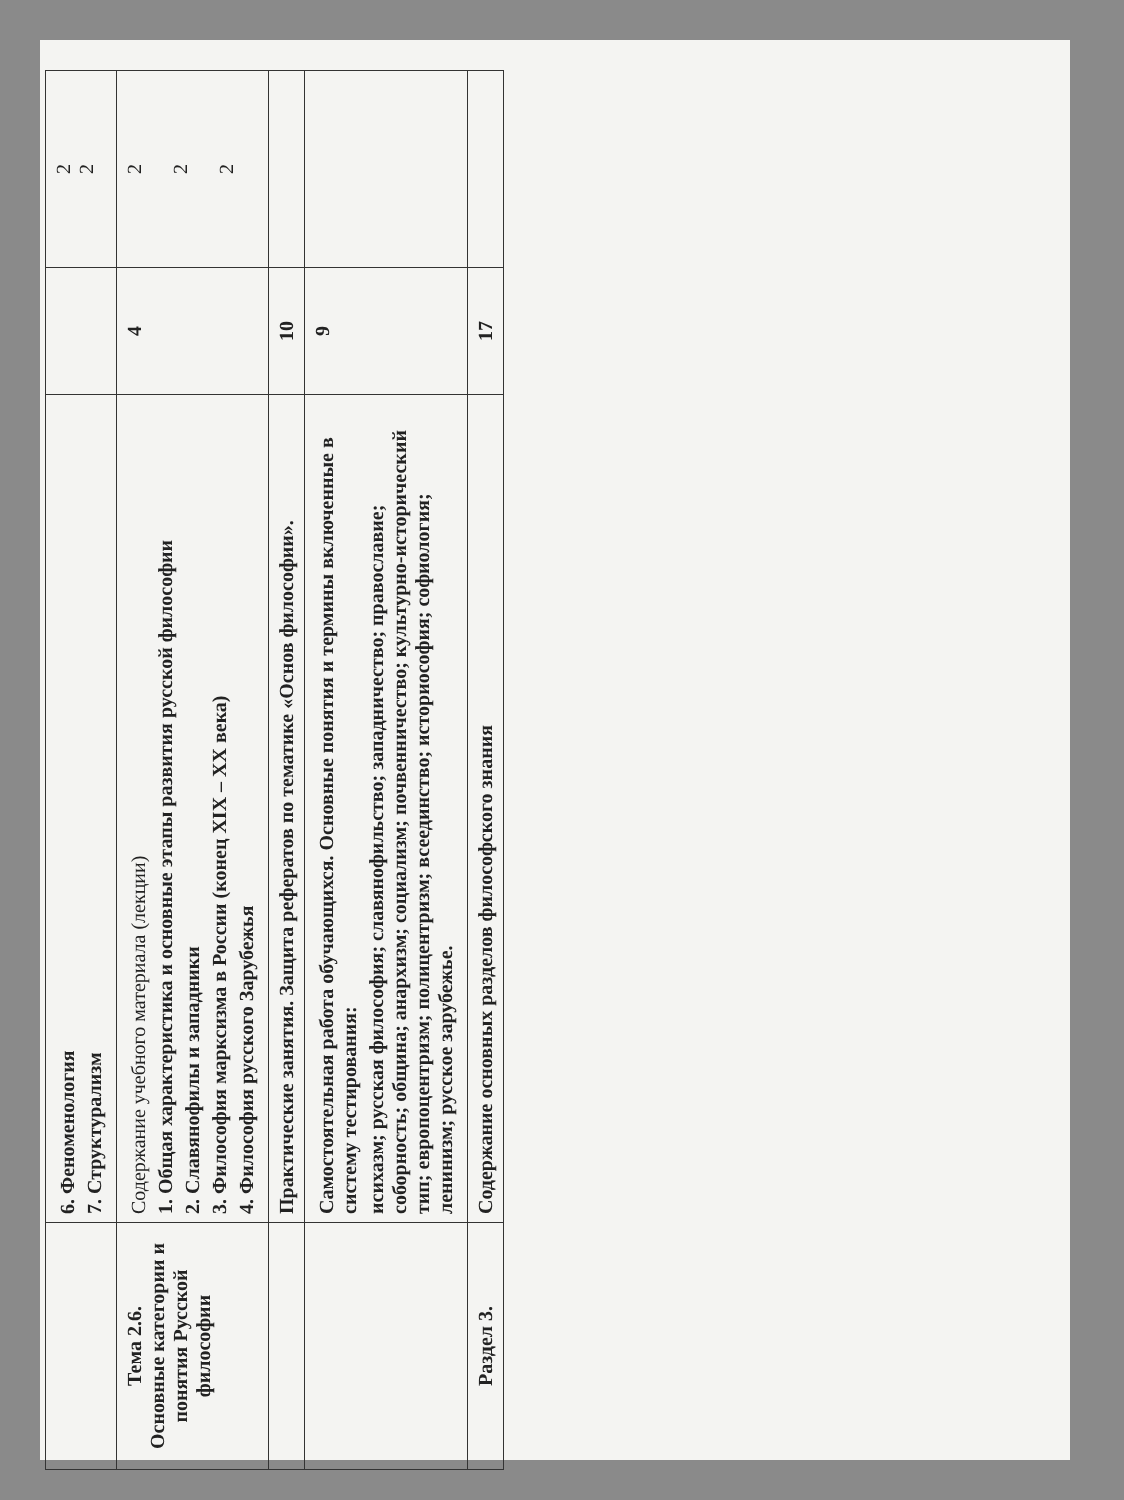| | 6. Феноменология 7. Структурализм | | 2 2 |
| Тема 2.6. Основные категории и понятия Русской философии | Содержание учебного материала (лекции) 1. Общая характеристика и основные этапы развития русской философии 2. Славянофилы и западники 3. Философия марксизма в России (конец XIX – XX века) 4. Философия русского Зарубежья | 4 | 2 2 2 |
| | Практические занятия. Защита рефератов по тематике «Основ философии». | 10 | |
| | Самостоятельная работа обучающихся. Основные понятия и термины включенные в систему тестирования: исихазм; русская философия; славянофильство; западничество; православие; соборность; община; анархизм; социализм; почвенничество; культурно-исторический тип; европоцентризм; полицентризм; всеединство; историософия; софиология; ленинизм; русское зарубежье. | 9 | |
| Раздел 3. | Содержание основных разделов философского знания | 17 | |